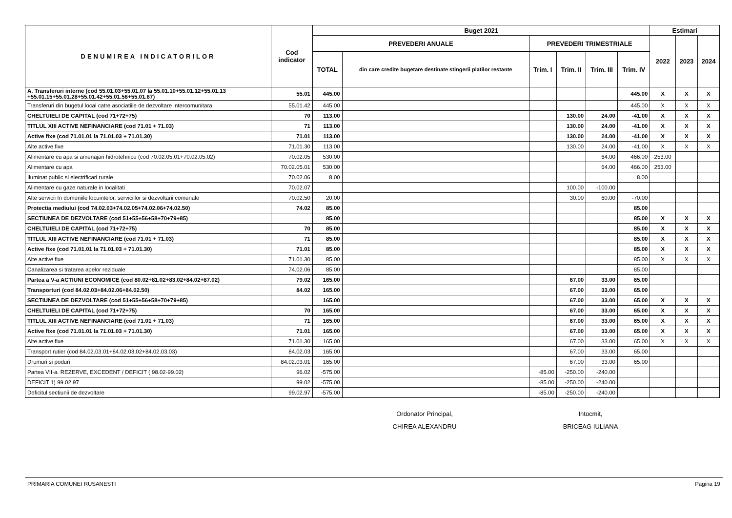| DENUMIREA INDICATORILOR | Cod indicator | Buget 2021 | | | | | | Estimari | | |
| --- | --- | --- | --- | --- | --- | --- | --- | --- | --- | --- |
| | | PREVEDERI ANUALE | | PREVEDERI TRIMESTRIALE | | | | 2022 | 2023 | 2024 |
| | | TOTAL | din care credite bugetare destinate stingerii platilor restante | Trim. I | Trim. II | Trim. III | Trim. IV | | | |
| A. Transferuri interne (cod 55.01.03+55.01.07 la 55.01.10+55.01.12+55.01.13 +55.01.15+55.01.28+55.01.42+55.01.56+55.01.67) | 55.01 | 445.00 | | | | | 445.00 | X | X | X |
| Transferuri din bugetul local catre asociatiile de dezvoltare intercomunitara | 55.01.42 | 445.00 | | | | | 445.00 | X | X | X |
| CHELTUIELI DE CAPITAL (cod 71+72+75) | 70 | 113.00 | | | 130.00 | 24.00 | -41.00 | X | X | X |
| TITLUL XIII ACTIVE NEFINANCIARE (cod 71.01 + 71.03) | 71 | 113.00 | | | 130.00 | 24.00 | -41.00 | X | X | X |
| Active fixe (cod 71.01.01 la 71.01.03 + 71.01.30) | 71.01 | 113.00 | | | 130.00 | 24.00 | -41.00 | X | X | X |
| Alte active fixe | 71.01.30 | 113.00 | | | 130.00 | 24.00 | -41.00 | X | X | X |
| Alimentare cu apa si amenajari hidrotehnice (cod 70.02.05.01+70.02.05.02) | 70.02.05 | 530.00 | | | | 64.00 | 466.00 | 253.00 | | |
| Alimentare cu apa | 70.02.05.01 | 530.00 | | | | 64.00 | 466.00 | 253.00 | | |
| Iluminat public si electrificari rurale | 70.02.06 | 8.00 | | | | | 8.00 | | | |
| Alimentare cu gaze naturale in localitati | 70.02.07 | | | | 100.00 | -100.00 | | | | |
| Alte servicii In domeniile locuintelor, serviciilor si dezvoltarii comunale | 70.02.50 | 20.00 | | | 30.00 | 60.00 | -70.00 | | | |
| Protectia mediului (cod 74.02.03+74.02.05+74.02.06+74.02.50) | 74.02 | 85.00 | | | | | 85.00 | | | |
| SECTIUNEA DE DEZVOLTARE (cod 51+55+56+58+70+79+85) | | 85.00 | | | | | 85.00 | X | X | X |
| CHELTUIELI DE CAPITAL (cod 71+72+75) | 70 | 85.00 | | | | | 85.00 | X | X | X |
| TITLUL XIII ACTIVE NEFINANCIARE (cod 71.01 + 71.03) | 71 | 85.00 | | | | | 85.00 | X | X | X |
| Active fixe (cod 71.01.01 la 71.01.03 + 71.01.30) | 71.01 | 85.00 | | | | | 85.00 | X | X | X |
| Alte active fixe | 71.01.30 | 85.00 | | | | | 85.00 | X | X | X |
| Canalizarea si tratarea apelor reziduale | 74.02.06 | 85.00 | | | | | 85.00 | | | |
| Partea a V-a ACTIUNI ECONOMICE (cod 80.02+81.02+83.02+84.02+87.02) | 79.02 | 165.00 | | | 67.00 | 33.00 | 65.00 | | | |
| Transporturi (cod 84.02.03+84.02.06+84.02.50) | 84.02 | 165.00 | | | 67.00 | 33.00 | 65.00 | | | |
| SECTIUNEA DE DEZVOLTARE (cod 51+55+56+58+70+79+85) | | 165.00 | | | 67.00 | 33.00 | 65.00 | X | X | X |
| CHELTUIELI DE CAPITAL (cod 71+72+75) | 70 | 165.00 | | | 67.00 | 33.00 | 65.00 | X | X | X |
| TITLUL XIII ACTIVE NEFINANCIARE (cod 71.01 + 71.03) | 71 | 165.00 | | | 67.00 | 33.00 | 65.00 | X | X | X |
| Active fixe (cod 71.01.01 la 71.01.03 + 71.01.30) | 71.01 | 165.00 | | | 67.00 | 33.00 | 65.00 | X | X | X |
| Alte active fixe | 71.01.30 | 165.00 | | | 67.00 | 33.00 | 65.00 | X | X | X |
| Transport rutier (cod 84.02.03.01+84.02.03.02+84.02.03.03) | 84.02.03 | 165.00 | | | 67.00 | 33.00 | 65.00 | | | |
| Drumuri si poduri | 84.02.03.01 | 165.00 | | | 67.00 | 33.00 | 65.00 | | | |
| Partea VII-a. REZERVE, EXCEDENT / DEFICIT ( 98.02-99.02) | 96.02 | -575.00 | | -85.00 | -250.00 | -240.00 | | | | |
| DEFICIT 1) 99.02.97 | 99.02 | -575.00 | | -85.00 | -250.00 | -240.00 | | | | |
| Deficitul sectiunii de dezvoltare | 99.02.97 | -575.00 | | -85.00 | -250.00 | -240.00 | | | | |
Ordonator Principal,
CHIREA ALEXANDRU
Intocmit,
BRICEAG IULIANA
PRIMARIA COMUNEI RUSANESTI Pagina 19